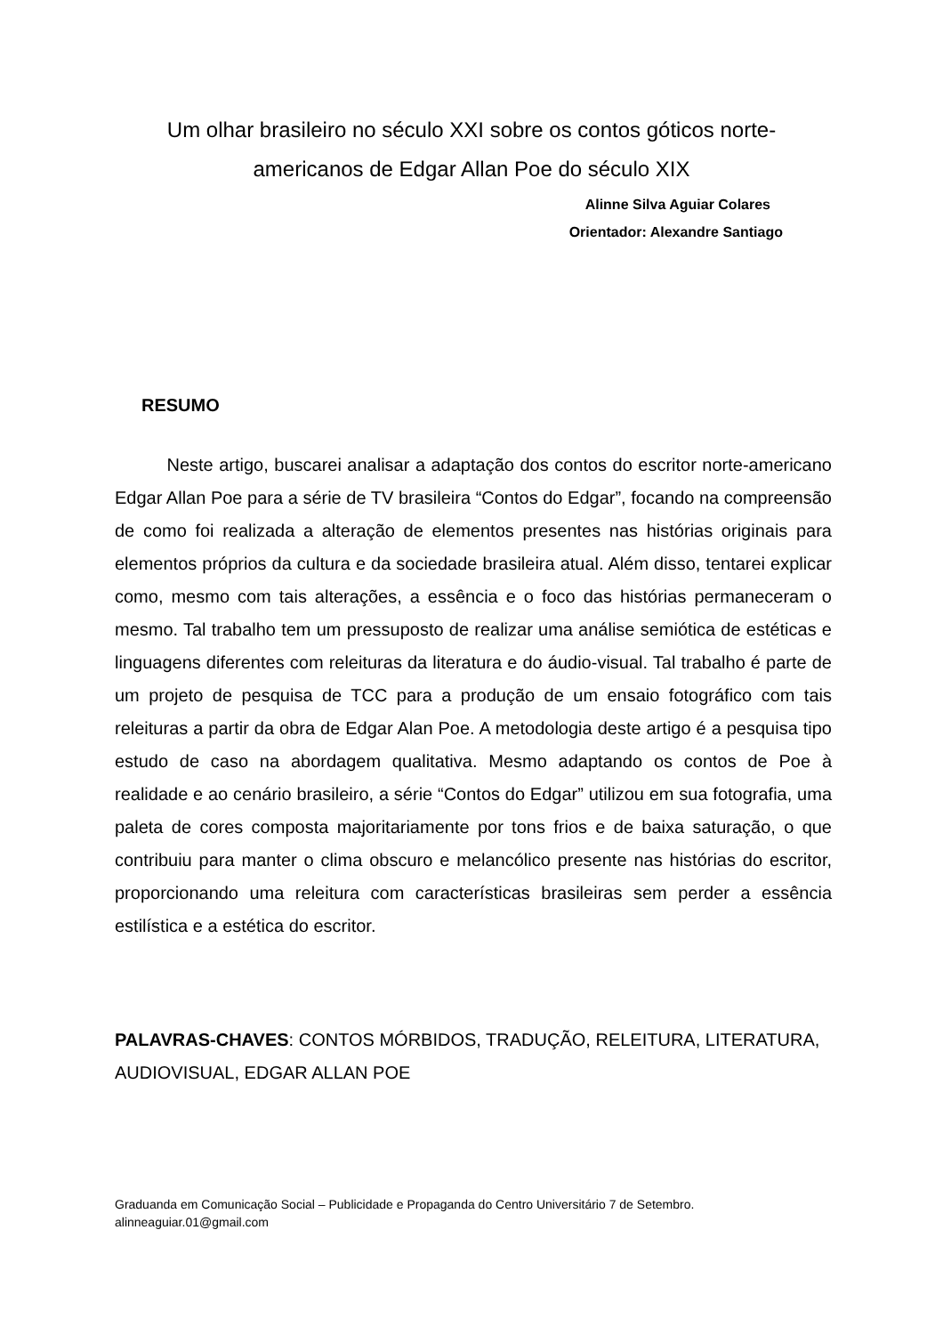Um olhar brasileiro no século XXI sobre os contos góticos norte-americanos de Edgar Allan Poe do século XIX
Alinne Silva Aguiar Colares
Orientador: Alexandre Santiago
RESUMO
Neste artigo, buscarei analisar a adaptação dos contos do escritor norte-americano Edgar Allan Poe para a série de TV brasileira “Contos do Edgar”, focando na compreensão de como foi realizada a alteração de elementos presentes nas histórias originais para elementos próprios da cultura e da sociedade brasileira atual. Além disso, tentarei explicar como, mesmo com tais alterações, a essência e o foco das histórias permaneceram o mesmo. Tal trabalho tem um pressuposto de realizar uma análise semiótica de estéticas e linguagens diferentes com releituras da literatura e do áudio-visual. Tal trabalho é parte de um projeto de pesquisa de TCC para a produção de um ensaio fotográfico com tais releituras a partir da obra de Edgar Alan Poe. A metodologia deste artigo é a pesquisa tipo estudo de caso na abordagem qualitativa. Mesmo adaptando os contos de Poe à realidade e ao cenário brasileiro, a série “Contos do Edgar” utilizou em sua fotografia, uma paleta de cores composta majoritariamente por tons frios e de baixa saturação, o que contribuiu para manter o clima obscuro e melancólico presente nas histórias do escritor, proporcionando uma releitura com características brasileiras sem perder a essência estilística e a estética do escritor.
PALAVRAS-CHAVES: CONTOS MÓRBIDOS, TRADUÇÃO, RELEITURA, LITERATURA, AUDIOVISUAL, EDGAR ALLAN POE
Graduanda em Comunicação Social – Publicidade e Propaganda do Centro Universitário 7 de Setembro.
alinneaguiar.01@gmail.com